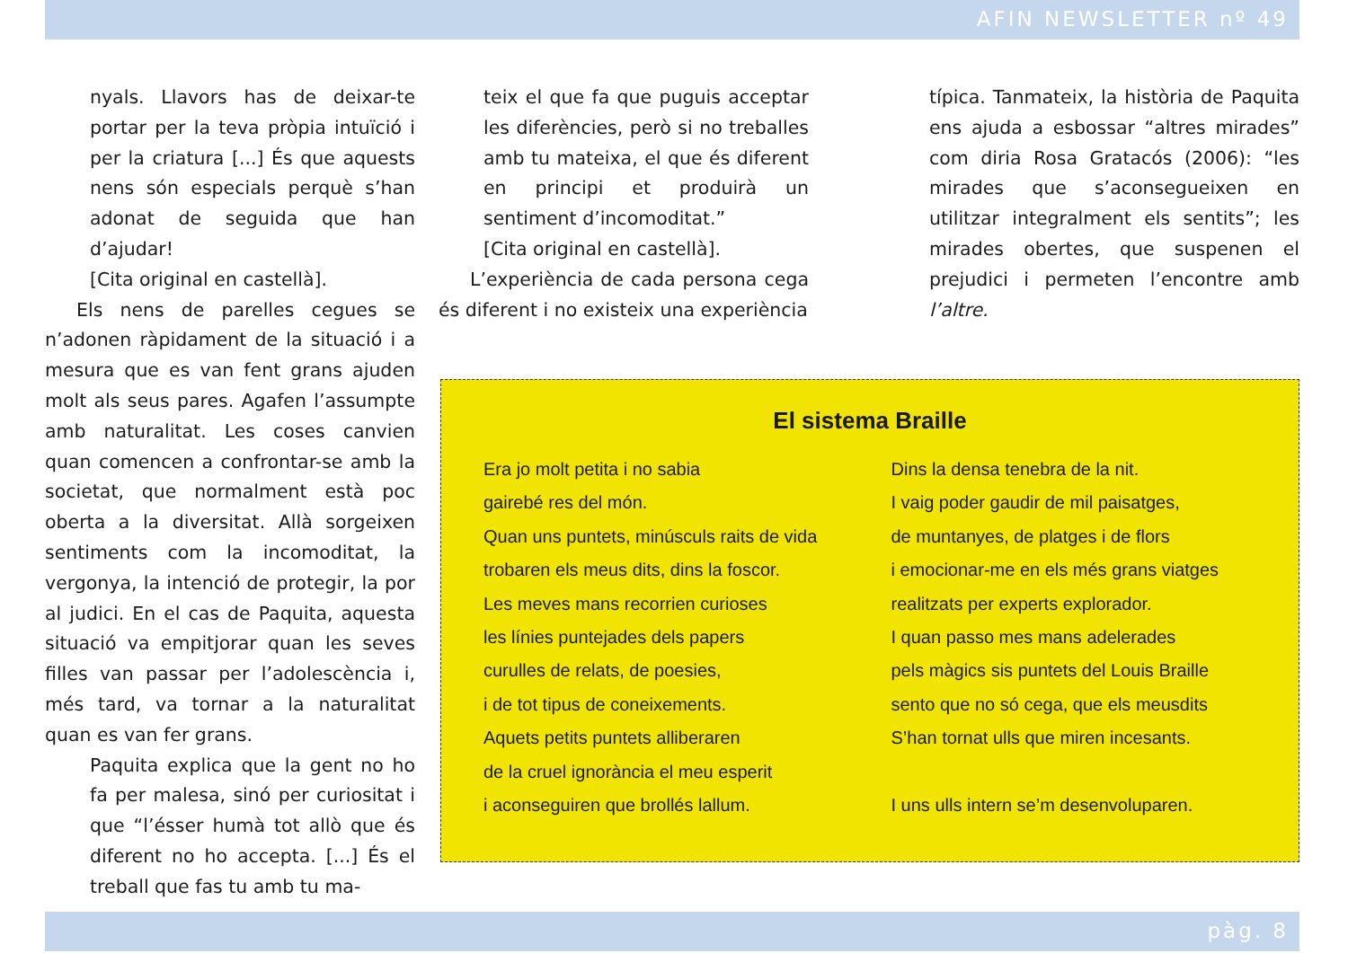AFIN NEWSLETTER nº 49
nyals. Llavors has de deixar-te portar per la teva pròpia intuïció i per la criatura [...] És que aquests nens són especials perquè s’han adonat de seguida que han d’ajudar!
[Cita original en castellà].
Els nens de parelles cegues se n’adonen ràpidament de la situació i a mesura que es van fent grans ajuden molt als seus pares. Agafen l’assumpte amb naturalitat. Les coses canvien quan comencen a confrontar-se amb la societat, que normalment està poc oberta a la diversitat. Allà sorgeixen sentiments com la incomoditat, la vergonya, la intenció de protegir, la por al judici. En el cas de Paquita, aquesta situació va empitjorar quan les seves filles van passar per l’adolescència i, més tard, va tornar a la naturalitat quan es van fer grans.
Paquita explica que la gent no ho fa per malesa, sinó per curiositat i que “l’ésser humà tot allò que és diferent no ho accepta. [...] És el treball que fas tu amb tu ma-
teix el que fa que puguis acceptar les diferències, però si no treballes amb tu mateixa, el que és diferent en principi et produirà un sentiment d’incomoditat.”
[Cita original en castellà].
L’experiència de cada persona cega és diferent i no existeix una experiència
típica. Tanmateix, la història de Paquita ens ajuda a esbossar “altres mirades” com diria Rosa Gratacós (2006): “les mirades que s’aconsegueixen en utilitzar integralment els sentits”; les mirades obertes, que suspenen el prejudici i permeten l’encontre amb l’altre.
El sistema Braille
Era jo molt petita i no sabia
gairebé res del món.
Quan uns puntets, minúsculs raits de vida
trobaren els meus dits, dins la foscor.
Les meves mans recorrien curioses
les línies puntejades dels papers
curulles de relats, de poesies,
i de tot tipus de coneixements.
Aquets petits puntets alliberaren
de la cruel ignorància el meu esperit
i aconseguiren que brollés lallum.
Dins la densa tenebra de la nit.
I vaig poder gaudir de mil paisatges,
de muntanyes, de platges i de flors
i emocionar-me en els més grans viatges
realitzats per experts explorador.
I quan passo mes mans adelerades
pels màgics sis puntets del Louis Braille
sento que no só cega, que els meusdits
S’han tornat ulls que miren incesants.
I uns ulls intern se’m desenvoluparen.
pàg. 8